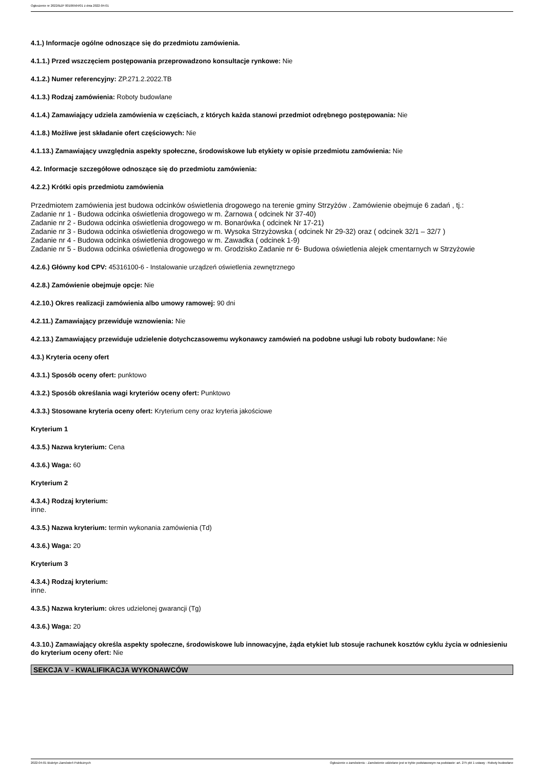Ogłoszenie nr 2022/BZP 00106564/01 z dnia 2022-04-01
4.1.) Informacje ogólne odnoszące się do przedmiotu zamówienia.
4.1.1.) Przed wszczęciem postępowania przeprowadzono konsultacje rynkowe: Nie
4.1.2.) Numer referencyjny: ZP.271.2.2022.TB
4.1.3.) Rodzaj zamówienia: Roboty budowlane
4.1.4.) Zamawiający udziela zamówienia w częściach, z których każda stanowi przedmiot odrębnego postępowania: Nie
4.1.8.) Możliwe jest składanie ofert częściowych: Nie
4.1.13.) Zamawiający uwzględnia aspekty społeczne, środowiskowe lub etykiety w opisie przedmiotu zamówienia: Nie
4.2. Informacje szczegółowe odnoszące się do przedmiotu zamówienia:
4.2.2.) Krótki opis przedmiotu zamówienia
Przedmiotem zamówienia jest budowa odcinków oświetlenia drogowego na terenie gminy Strzyżów . Zamówienie obejmuje 6 zadań , tj.:
Zadanie nr 1 - Budowa odcinka oświetlenia drogowego w m. Żarnowa ( odcinek Nr 37-40)
Zadanie nr 2 - Budowa odcinka oświetlenia drogowego w m. Bonarówka ( odcinek Nr 17-21)
Zadanie nr 3 - Budowa odcinka oświetlenia drogowego w m. Wysoka Strzyżowska ( odcinek Nr 29-32) oraz ( odcinek 32/1 – 32/7 )
Zadanie nr 4 - Budowa odcinka oświetlenia drogowego w m. Zawadka ( odcinek 1-9)
Zadanie nr 5 - Budowa odcinka oświetlenia drogowego w m. Grodzisko Zadanie nr 6- Budowa oświetlenia alejek cmentarnych w Strzyżowie
4.2.6.) Główny kod CPV: 45316100-6 - Instalowanie urządzeń oświetlenia zewnętrznego
4.2.8.) Zamówienie obejmuje opcje: Nie
4.2.10.) Okres realizacji zamówienia albo umowy ramowej: 90 dni
4.2.11.) Zamawiający przewiduje wznowienia: Nie
4.2.13.) Zamawiający przewiduje udzielenie dotychczasowemu wykonawcy zamówień na podobne usługi lub roboty budowlane: Nie
4.3.) Kryteria oceny ofert
4.3.1.) Sposób oceny ofert: punktowo
4.3.2.) Sposób określania wagi kryteriów oceny ofert: Punktowo
4.3.3.) Stosowane kryteria oceny ofert: Kryterium ceny oraz kryteria jakościowe
Kryterium 1
4.3.5.) Nazwa kryterium: Cena
4.3.6.) Waga: 60
Kryterium 2
4.3.4.) Rodzaj kryterium:
inne.
4.3.5.) Nazwa kryterium: termin wykonania zamówienia (Td)
4.3.6.) Waga: 20
Kryterium 3
4.3.4.) Rodzaj kryterium:
inne.
4.3.5.) Nazwa kryterium: okres udzielonej gwarancji (Tg)
4.3.6.) Waga: 20
4.3.10.) Zamawiający określa aspekty społeczne, środowiskowe lub innowacyjne, żąda etykiet lub stosuje rachunek kosztów cyklu życia w odniesieniu do kryterium oceny ofert: Nie
SEKCJA V - KWALIFIKACJA WYKONAWCÓW
2022-04-01 Biuletyn Zamówień Publicznych Ogłoszenie o zamówieniu - Zamówienie udzielane jest w trybie podstawowym na podstawie: art. 275 pkt 1 ustawy - Roboty budowlane